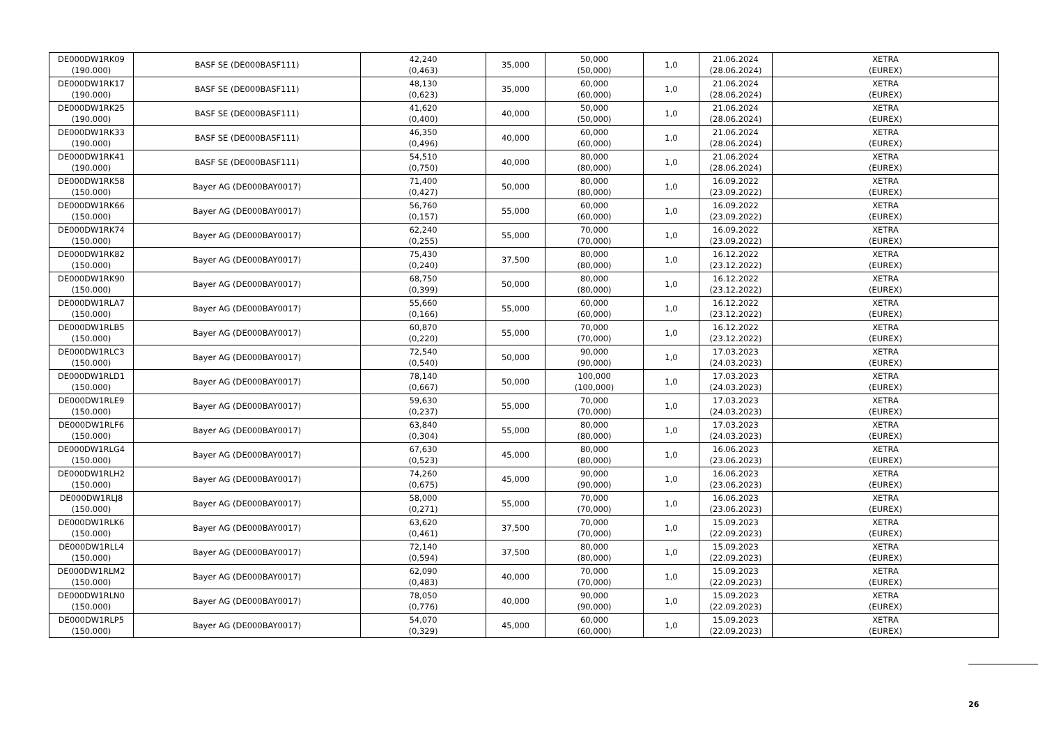| DE000DW1RK09 (190.000) | BASF SE (DE000BASF111) | 42,240 (0,463) | 35,000 | 50,000 (50,000) | 1,0 | 21.06.2024 (28.06.2024) | XETRA (EUREX) |
| DE000DW1RK17 (190.000) | BASF SE (DE000BASF111) | 48,130 (0,623) | 35,000 | 60,000 (60,000) | 1,0 | 21.06.2024 (28.06.2024) | XETRA (EUREX) |
| DE000DW1RK25 (190.000) | BASF SE (DE000BASF111) | 41,620 (0,400) | 40,000 | 50,000 (50,000) | 1,0 | 21.06.2024 (28.06.2024) | XETRA (EUREX) |
| DE000DW1RK33 (190.000) | BASF SE (DE000BASF111) | 46,350 (0,496) | 40,000 | 60,000 (60,000) | 1,0 | 21.06.2024 (28.06.2024) | XETRA (EUREX) |
| DE000DW1RK41 (190.000) | BASF SE (DE000BASF111) | 54,510 (0,750) | 40,000 | 80,000 (80,000) | 1,0 | 21.06.2024 (28.06.2024) | XETRA (EUREX) |
| DE000DW1RK58 (150.000) | Bayer AG (DE000BAY0017) | 71,400 (0,427) | 50,000 | 80,000 (80,000) | 1,0 | 16.09.2022 (23.09.2022) | XETRA (EUREX) |
| DE000DW1RK66 (150.000) | Bayer AG (DE000BAY0017) | 56,760 (0,157) | 55,000 | 60,000 (60,000) | 1,0 | 16.09.2022 (23.09.2022) | XETRA (EUREX) |
| DE000DW1RK74 (150.000) | Bayer AG (DE000BAY0017) | 62,240 (0,255) | 55,000 | 70,000 (70,000) | 1,0 | 16.09.2022 (23.09.2022) | XETRA (EUREX) |
| DE000DW1RK82 (150.000) | Bayer AG (DE000BAY0017) | 75,430 (0,240) | 37,500 | 80,000 (80,000) | 1,0 | 16.12.2022 (23.12.2022) | XETRA (EUREX) |
| DE000DW1RK90 (150.000) | Bayer AG (DE000BAY0017) | 68,750 (0,399) | 50,000 | 80,000 (80,000) | 1,0 | 16.12.2022 (23.12.2022) | XETRA (EUREX) |
| DE000DW1RLA7 (150.000) | Bayer AG (DE000BAY0017) | 55,660 (0,166) | 55,000 | 60,000 (60,000) | 1,0 | 16.12.2022 (23.12.2022) | XETRA (EUREX) |
| DE000DW1RLB5 (150.000) | Bayer AG (DE000BAY0017) | 60,870 (0,220) | 55,000 | 70,000 (70,000) | 1,0 | 16.12.2022 (23.12.2022) | XETRA (EUREX) |
| DE000DW1RLC3 (150.000) | Bayer AG (DE000BAY0017) | 72,540 (0,540) | 50,000 | 90,000 (90,000) | 1,0 | 17.03.2023 (24.03.2023) | XETRA (EUREX) |
| DE000DW1RLD1 (150.000) | Bayer AG (DE000BAY0017) | 78,140 (0,667) | 50,000 | 100,000 (100,000) | 1,0 | 17.03.2023 (24.03.2023) | XETRA (EUREX) |
| DE000DW1RLE9 (150.000) | Bayer AG (DE000BAY0017) | 59,630 (0,237) | 55,000 | 70,000 (70,000) | 1,0 | 17.03.2023 (24.03.2023) | XETRA (EUREX) |
| DE000DW1RLF6 (150.000) | Bayer AG (DE000BAY0017) | 63,840 (0,304) | 55,000 | 80,000 (80,000) | 1,0 | 17.03.2023 (24.03.2023) | XETRA (EUREX) |
| DE000DW1RLG4 (150.000) | Bayer AG (DE000BAY0017) | 67,630 (0,523) | 45,000 | 80,000 (80,000) | 1,0 | 16.06.2023 (23.06.2023) | XETRA (EUREX) |
| DE000DW1RLH2 (150.000) | Bayer AG (DE000BAY0017) | 74,260 (0,675) | 45,000 | 90,000 (90,000) | 1,0 | 16.06.2023 (23.06.2023) | XETRA (EUREX) |
| DE000DW1RLJ8 (150.000) | Bayer AG (DE000BAY0017) | 58,000 (0,271) | 55,000 | 70,000 (70,000) | 1,0 | 16.06.2023 (23.06.2023) | XETRA (EUREX) |
| DE000DW1RLK6 (150.000) | Bayer AG (DE000BAY0017) | 63,620 (0,461) | 37,500 | 70,000 (70,000) | 1,0 | 15.09.2023 (22.09.2023) | XETRA (EUREX) |
| DE000DW1RLL4 (150.000) | Bayer AG (DE000BAY0017) | 72,140 (0,594) | 37,500 | 80,000 (80,000) | 1,0 | 15.09.2023 (22.09.2023) | XETRA (EUREX) |
| DE000DW1RLM2 (150.000) | Bayer AG (DE000BAY0017) | 62,090 (0,483) | 40,000 | 70,000 (70,000) | 1,0 | 15.09.2023 (22.09.2023) | XETRA (EUREX) |
| DE000DW1RLN0 (150.000) | Bayer AG (DE000BAY0017) | 78,050 (0,776) | 40,000 | 90,000 (90,000) | 1,0 | 15.09.2023 (22.09.2023) | XETRA (EUREX) |
| DE000DW1RLP5 (150.000) | Bayer AG (DE000BAY0017) | 54,070 (0,329) | 45,000 | 60,000 (60,000) | 1,0 | 15.09.2023 (22.09.2023) | XETRA (EUREX) |
26